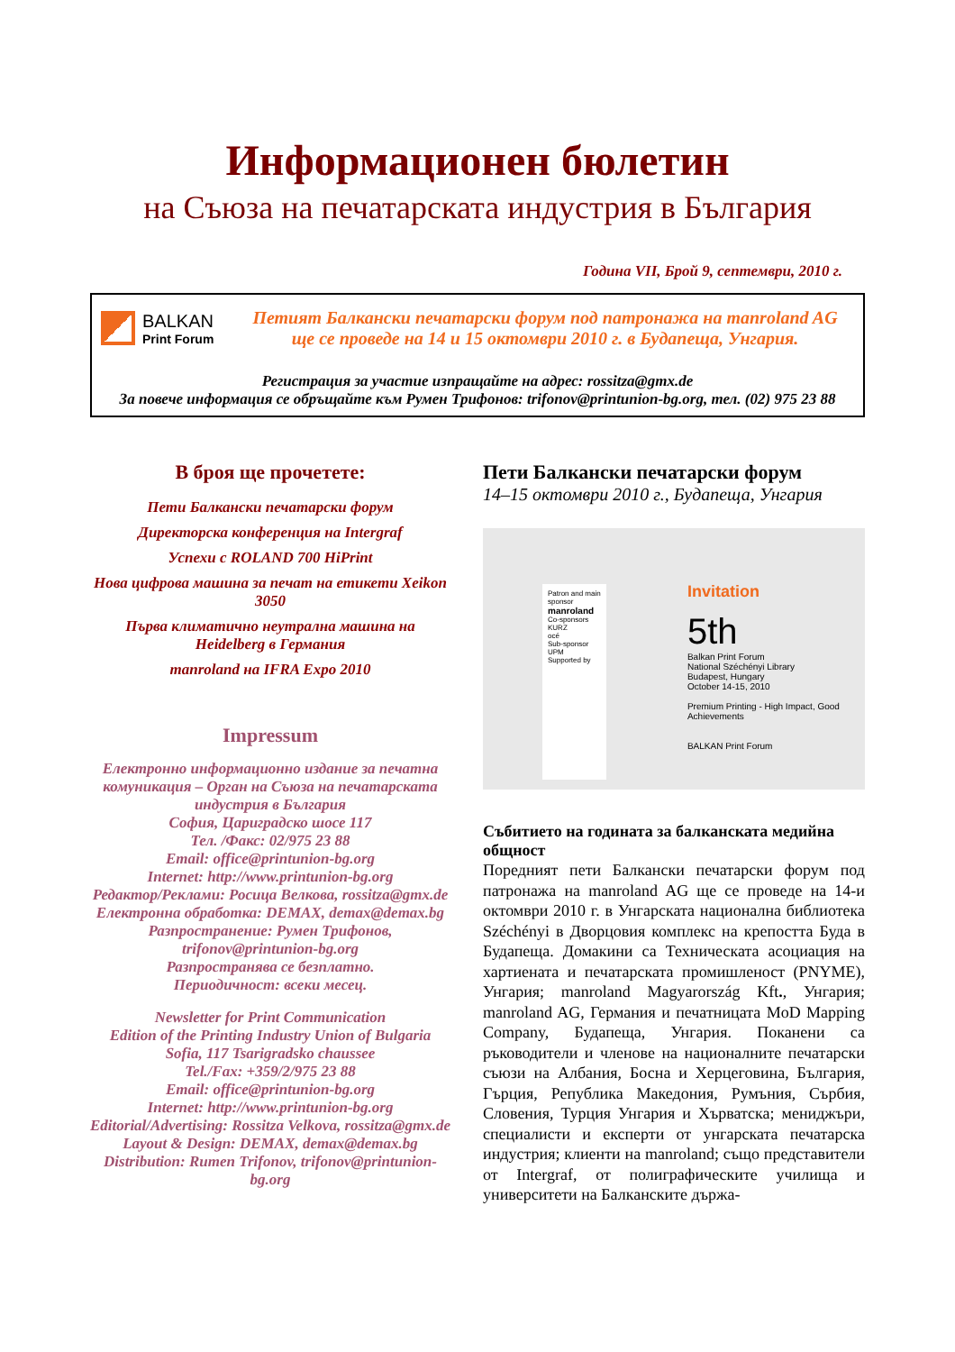Информационен бюлетин
на Съюза на печатарската индустрия в България
Година VII, Брой 9, септември, 2010 г.
BALKAN
Print Forum
Петият Балкански печатарски форум под патронажа на manroland AG
ще се проведе на 14 и 15 октомври 2010 г. в Будапеща, Унгария.
Регистрация за участие изпращайте на адрес: rossitza@gmx.de
За повече информация се обръщайте към Румен Трифонов: trifonov@printunion-bg.org, тел. (02) 975 23 88
В броя ще прочетете:
Пети Балкански печатарски форум
Директорска конференция на Intergraf
Успехи с ROLAND 700 HiPrint
Нова цифрова машина за печат на етикети Xeikon 3050
Първа климатично неутрална машина на Heidelberg в Германия
manroland на IFRA Expo 2010
Impressum
Електронно информационно издание за печатна комуникация – Орган на Съюза на печатарската индустрия в България
София, Цариградско шосе 117
Тел. /Факс: 02/975 23 88
Email: office@printunion-bg.org
Internet: http://www.printunion-bg.org
Редактор/Реклами: Росица Велкова, rossitza@gmx.de
Електронна обработка: DEMAX, demax@demax.bg
Разпространение: Румен Трифонов, trifonov@printunion-bg.org
Разпространява се безплатно.
Периодичност: всеки месец.
Newsletter for Print Communication
Edition of the Printing Industry Union of Bulgaria
Sofia, 117 Tsarigradsko chaussee
Tel./Fax: +359/2/975 23 88
Email: office@printunion-bg.org
Internet: http://www.printunion-bg.org
Editorial/Advertising: Rossitza Velkova, rossitza@gmx.de
Layout & Design: DEMAX, demax@demax.bg
Distribution: Rumen Trifonov, trifonov@printunion-bg.org
Пети Балкански печатарски форум
14–15 октомври 2010 г., Будапеща, Унгария
Patron and main sponsor
manroland
Co-sponsors
KURZ
océ
Sub-sponsor
UPM
Supported by
Invitation
5th
Balkan Print Forum
National Széchényi Library
Budapest, Hungary
October 14-15, 2010
Premium Printing - High Impact, Good Achievements
BALKAN Print Forum
Събитието на годината за балканската медийна общност
Поредният пети Балкански печатарски форум под патронажа на manroland AG ще се проведе на 14-и октомври 2010 г. в Унгарската национална библиотека Széchényi в Дворцовия комплекс на крепостта Буда в Будапеща. Домакини са Техническата асоциация на хартиената и печатарската промишленост (PNYME), Унгария; manroland Magyarország Kft., Унгария; manroland AG, Германия и печатницата MoD Mapping Company, Будапеща, Унгария. Поканени са ръководители и членове на националните печатарски съюзи на Албания, Босна и Херцеговина, България, Гърция, Република Македония, Румъния, Сърбия, Словения, Турция Унгария и Хърватска; мениджъри, специалисти и експерти от унгарската печатарска индустрия; клиенти на manroland; също представители от Intergraf, от полиграфическите училища и университети на Балканските държа-